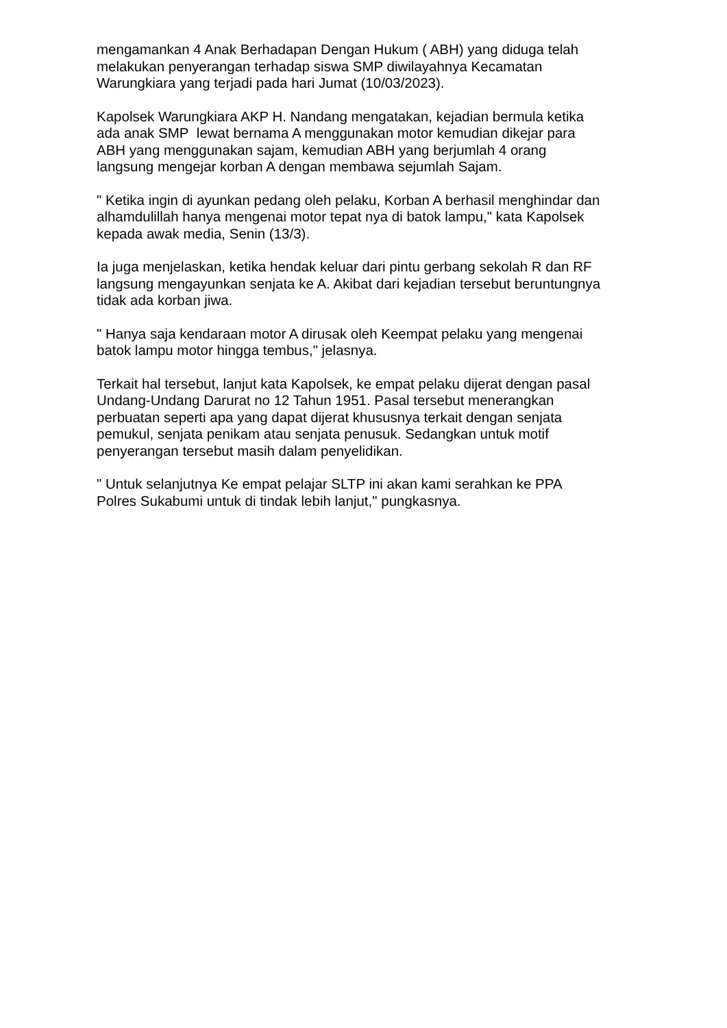mengamankan 4 Anak Berhadapan Dengan Hukum ( ABH) yang diduga telah
melakukan penyerangan terhadap siswa SMP diwilayahnya Kecamatan
Warungkiara yang terjadi pada hari Jumat (10/03/2023).
Kapolsek Warungkiara AKP H. Nandang mengatakan, kejadian bermula ketika
ada anak SMP lewat bernama A menggunakan motor kemudian dikejar para
ABH yang menggunakan sajam, kemudian ABH yang berjumlah 4 orang
langsung mengejar korban A dengan membawa sejumlah Sajam.
" Ketika ingin di ayunkan pedang oleh pelaku, Korban A berhasil menghindar dan
alhamdulillah hanya mengenai motor tepat nya di batok lampu," kata Kapolsek
kepada awak media, Senin (13/3).
Ia juga menjelaskan, ketika hendak keluar dari pintu gerbang sekolah R dan RF
langsung mengayunkan senjata ke A. Akibat dari kejadian tersebut beruntungnya
tidak ada korban jiwa.
" Hanya saja kendaraan motor A dirusak oleh Keempat pelaku yang mengenai
batok lampu motor hingga tembus," jelasnya.
Terkait hal tersebut, lanjut kata Kapolsek, ke empat pelaku dijerat dengan pasal
Undang-Undang Darurat no 12 Tahun 1951. Pasal tersebut menerangkan
perbuatan seperti apa yang dapat dijerat khususnya terkait dengan senjata
pemukul, senjata penikam atau senjata penusuk. Sedangkan untuk motif
penyerangan tersebut masih dalam penyelidikan.
" Untuk selanjutnya Ke empat pelajar SLTP ini akan kami serahkan ke PPA
Polres Sukabumi untuk di tindak lebih lanjut," pungkasnya.